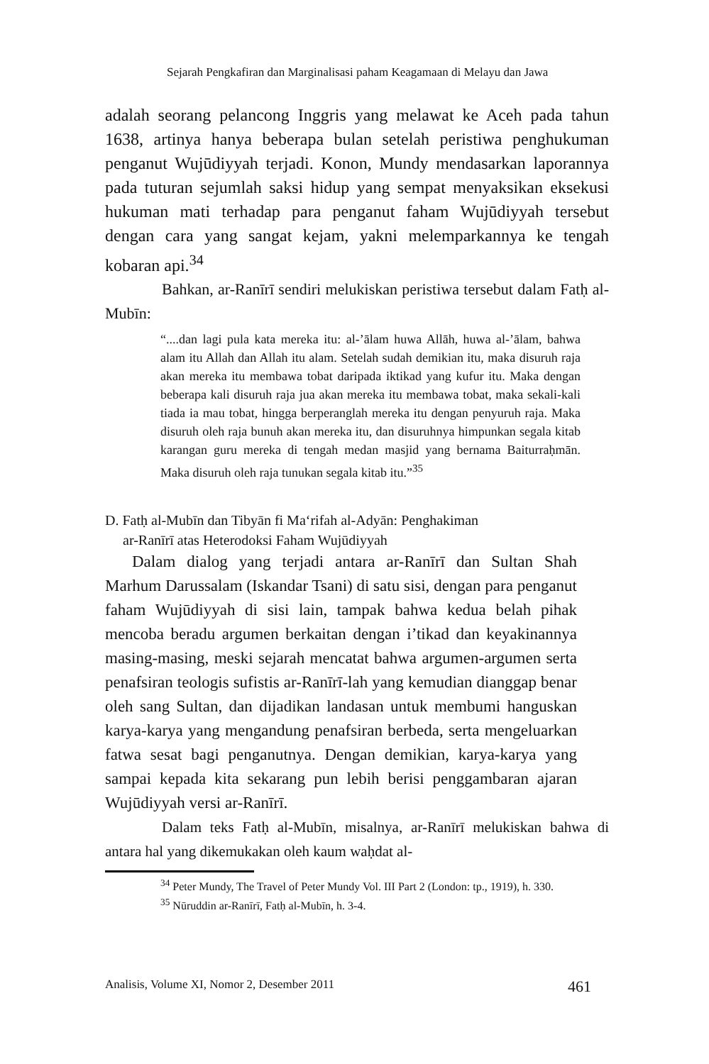Sejarah Pengkafiran dan Marginalisasi paham Keagamaan di Melayu dan Jawa
adalah seorang pelancong Inggris yang melawat ke Aceh pada tahun 1638, artinya hanya beberapa bulan setelah peristiwa penghukuman penganut Wujūdiyyah terjadi. Konon, Mundy mendasarkan laporannya pada tuturan sejumlah saksi hidup yang sempat menyaksikan eksekusi hukuman mati terhadap para penganut faham Wujūdiyyah tersebut dengan cara yang sangat kejam, yakni melemparkannya ke tengah kobaran api.<sup>34</sup>
Bahkan, ar-Ranīrī sendiri melukiskan peristiwa tersebut dalam Fatḥ al-Mubīn:
“....dan lagi pula kata mereka itu: al-’ālam huwa Allāh, huwa al-’ālam, bahwa alam itu Allah dan Allah itu alam. Setelah sudah demikian itu, maka disuruh raja akan mereka itu membawa tobat daripada iktikad yang kufur itu. Maka dengan beberapa kali disuruh raja jua akan mereka itu membawa tobat, maka sekali-kali tiada ia mau tobat, hingga berperanglah mereka itu dengan penyuruh raja. Maka disuruh oleh raja bunuh akan mereka itu, dan disuruhnya himpunkan segala kitab karangan guru mereka di tengah medan masjid yang bernama Baiturraḥmān. Maka disuruh oleh raja tunukan segala kitab itu.”<sup>35</sup>
D. Fatḥ al-Mubīn dan Tibyān fi Ma‘rifah al-Adyān: Penghakiman
ar-Ranīrī atas Heterodoksi Faham Wujūdiyyah
Dalam dialog yang terjadi antara ar-Ranīrī dan Sultan Shah Marhum Darussalam (Iskandar Tsani) di satu sisi, dengan para penganut faham Wujūdiyyah di sisi lain, tampak bahwa kedua belah pihak mencoba beradu argumen berkaitan dengan i’tikad dan keyakinannya masing-masing, meski sejarah mencatat bahwa argumen-argumen serta penafsiran teologis sufistis ar-Ranīrī-lah yang kemudian dianggap benar oleh sang Sultan, dan dijadikan landasan untuk membumi hanguskan karya-karya yang mengandung penafsiran berbeda, serta mengeluarkan fatwa sesat bagi penganutnya. Dengan demikian, karya-karya yang sampai kepada kita sekarang pun lebih berisi penggambaran ajaran Wujūdiyyah versi ar-Ranīrī.
Dalam teks Fatḥ al-Mubīn, misalnya, ar-Ranīrī melukiskan bahwa di antara hal yang dikemukakan oleh kaum waḥdat al-
<sup>34</sup> Peter Mundy, The Travel of Peter Mundy Vol. III Part 2 (London: tp., 1919), h. 330.
<sup>35</sup> Nūruddin ar-Ranīrī, Fatḥ al-Mubīn, h. 3-4.
Analisis, Volume XI, Nomor 2, Desember 2011 461